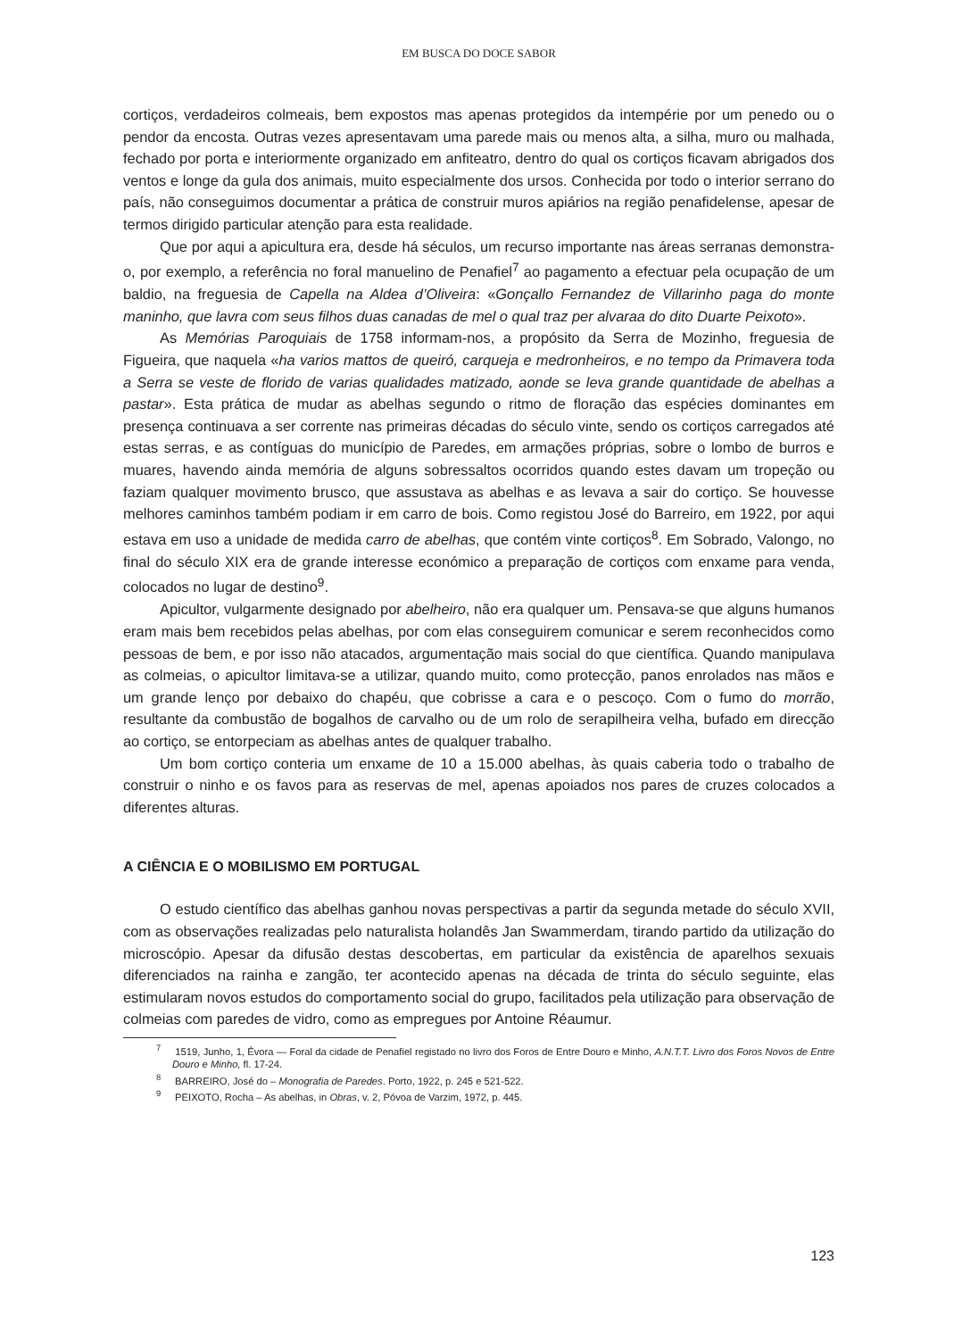EM BUSCA DO DOCE SABOR
cortiços, verdadeiros colmeais, bem expostos mas apenas protegidos da intempérie por um penedo ou o pendor da encosta. Outras vezes apresentavam uma parede mais ou menos alta, a silha, muro ou malhada, fechado por porta e interiormente organizado em anfiteatro, dentro do qual os cortiços ficavam abrigados dos ventos e longe da gula dos animais, muito especialmente dos ursos. Conhecida por todo o interior serrano do país, não conseguimos documentar a prática de construir muros apiários na região penafidelense, apesar de termos dirigido particular atenção para esta realidade.
Que por aqui a apicultura era, desde há séculos, um recurso importante nas áreas serranas demonstra-o, por exemplo, a referência no foral manuelino de Penafiel<sup>7</sup> ao pagamento a efectuar pela ocupação de um baldio, na freguesia de Capella na Aldea d’Oliveira: «Gonçallo Fernandez de Villarinho paga do monte maninho, que lavra com seus filhos duas canadas de mel o qual traz per alvaraa do dito Duarte Peixoto».
As Memórias Paroquiais de 1758 informam-nos, a propósito da Serra de Mozinho, freguesia de Figueira, que naquela «ha varios mattos de queiró, carqueja e medronheiros, e no tempo da Primavera toda a Serra se veste de florido de varias qualidades matizado, aonde se leva grande quantidade de abelhas a pastar». Esta prática de mudar as abelhas segundo o ritmo de floração das espécies dominantes em presença continuava a ser corrente nas primeiras décadas do século vinte, sendo os cortiços carregados até estas serras, e as contíguas do município de Paredes, em armações próprias, sobre o lombo de burros e muares, havendo ainda memória de alguns sobressaltos ocorridos quando estes davam um tropeção ou faziam qualquer movimento brusco, que assustava as abelhas e as levava a sair do cortiço. Se houvesse melhores caminhos também podiam ir em carro de bois. Como registou José do Barreiro, em 1922, por aqui estava em uso a unidade de medida carro de abelhas, que contém vinte cortiços<sup>8</sup>. Em Sobrado, Valongo, no final do século XIX era de grande interesse económico a preparação de cortiços com enxame para venda, colocados no lugar de destino<sup>9</sup>.
Apicultor, vulgarmente designado por abelheiro, não era qualquer um. Pensava-se que alguns humanos eram mais bem recebidos pelas abelhas, por com elas conseguirem comunicar e serem reconhecidos como pessoas de bem, e por isso não atacados, argumentação mais social do que científica. Quando manipulava as colmeias, o apicultor limitava-se a utilizar, quando muito, como protecção, panos enrolados nas mãos e um grande lenço por debaixo do chapéu, que cobrisse a cara e o pescoço. Com o fumo do morrão, resultante da combustão de bogalhos de carvalho ou de um rolo de serapilheira velha, bufado em direcção ao cortiço, se entorpeciam as abelhas antes de qualquer trabalho.
Um bom cortiço conteria um enxame de 10 a 15.000 abelhas, às quais caberia todo o trabalho de construir o ninho e os favos para as reservas de mel, apenas apoiados nos pares de cruzes colocados a diferentes alturas.
A CIÊNCIA E O MOBILISMO EM PORTUGAL
O estudo científico das abelhas ganhou novas perspectivas a partir da segunda metade do século XVII, com as observações realizadas pelo naturalista holandês Jan Swammerdam, tirando partido da utilização do microscópio. Apesar da difusão destas descobertas, em particular da existência de aparelhos sexuais diferenciados na rainha e zangão, ter acontecido apenas na década de trinta do século seguinte, elas estimularam novos estudos do comportamento social do grupo, facilitados pela utilização para observação de colmeias com paredes de vidro, como as empregues por Antoine Réaumur.
<sup>7</sup> 1519, Junho, 1, Évora — Foral da cidade de Penafiel registado no livro dos Foros de Entre Douro e Minho, A.N.T.T. Livro dos Foros Novos de Entre Douro e Minho, fl. 17-24.
<sup>8</sup> BARREIRO, José do – Monografia de Paredes. Porto, 1922, p. 245 e 521-522.
<sup>9</sup> PEIXOTO, Rocha – As abelhas, in Obras, v. 2, Póvoa de Varzim, 1972, p. 445.
123